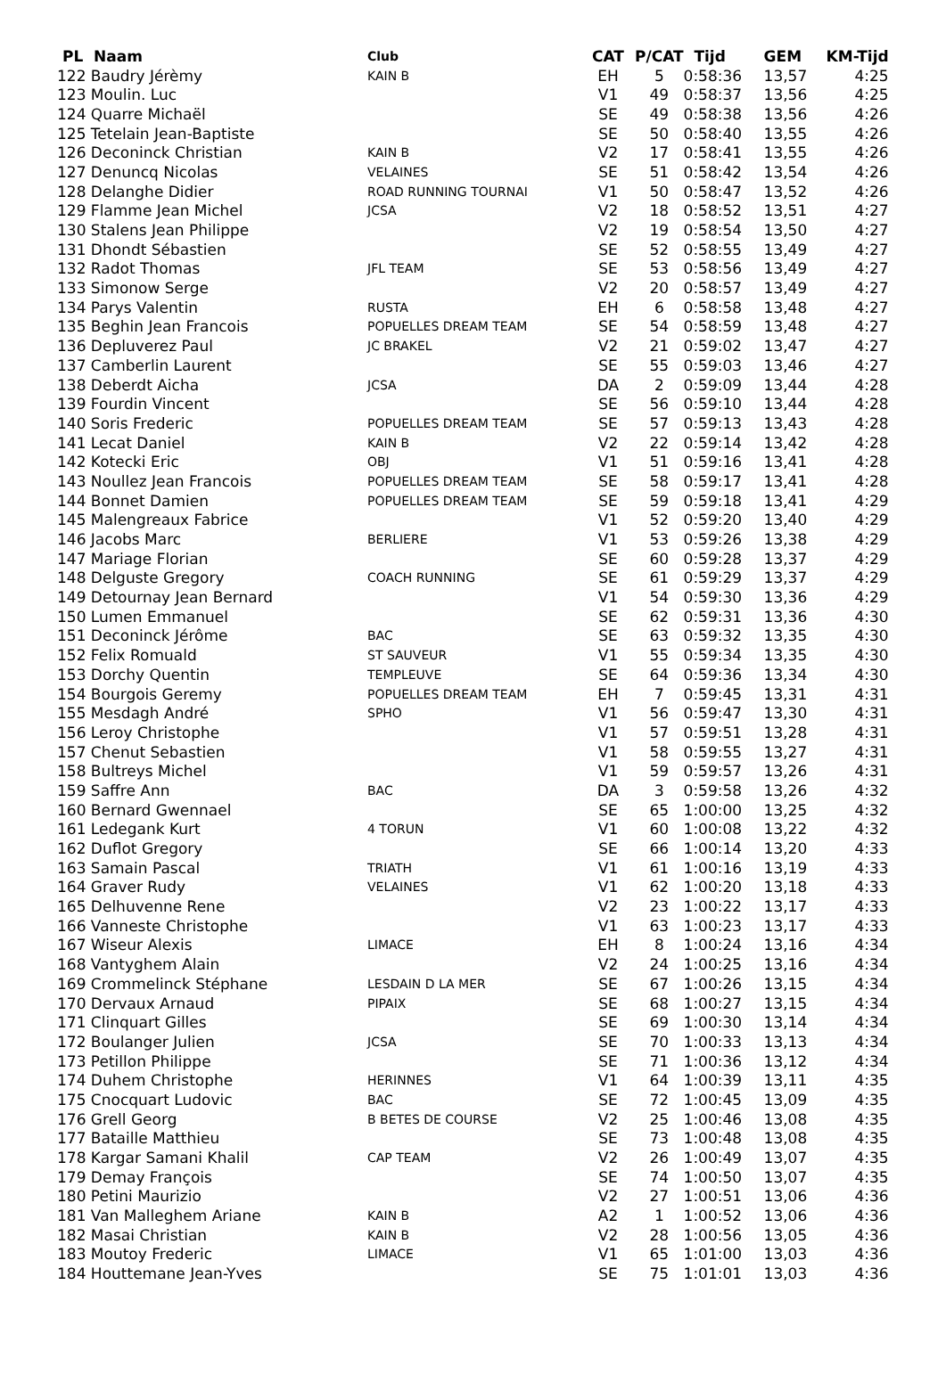| PL Naam | Club | CAT | P/CAT | Tijd | GEM | KM-Tijd |
| --- | --- | --- | --- | --- | --- | --- |
| 122 Baudry Jérèmy | KAIN B | EH | 5 | 0:58:36 | 13,57 | 4:25 |
| 123 Moulin. Luc | | V1 | 49 | 0:58:37 | 13,56 | 4:25 |
| 124 Quarre Michaël | | SE | 49 | 0:58:38 | 13,56 | 4:26 |
| 125 Tetelain Jean-Baptiste | | SE | 50 | 0:58:40 | 13,55 | 4:26 |
| 126 Deconinck Christian | KAIN B | V2 | 17 | 0:58:41 | 13,55 | 4:26 |
| 127 Denuncq Nicolas | VELAINES | SE | 51 | 0:58:42 | 13,54 | 4:26 |
| 128 Delanghe Didier | ROAD RUNNING TOURNAI | V1 | 50 | 0:58:47 | 13,52 | 4:26 |
| 129 Flamme Jean Michel | JCSA | V2 | 18 | 0:58:52 | 13,51 | 4:27 |
| 130 Stalens Jean Philippe | | V2 | 19 | 0:58:54 | 13,50 | 4:27 |
| 131 Dhondt Sébastien | | SE | 52 | 0:58:55 | 13,49 | 4:27 |
| 132 Radot Thomas | JFL TEAM | SE | 53 | 0:58:56 | 13,49 | 4:27 |
| 133 Simonow Serge | | V2 | 20 | 0:58:57 | 13,49 | 4:27 |
| 134 Parys Valentin | RUSTA | EH | 6 | 0:58:58 | 13,48 | 4:27 |
| 135 Beghin Jean Francois | POPUELLES DREAM TEAM | SE | 54 | 0:58:59 | 13,48 | 4:27 |
| 136 Depluverez Paul | JC BRAKEL | V2 | 21 | 0:59:02 | 13,47 | 4:27 |
| 137 Camberlin Laurent | | SE | 55 | 0:59:03 | 13,46 | 4:27 |
| 138 Deberdt Aicha | JCSA | DA | 2 | 0:59:09 | 13,44 | 4:28 |
| 139 Fourdin Vincent | | SE | 56 | 0:59:10 | 13,44 | 4:28 |
| 140 Soris Frederic | POPUELLES DREAM TEAM | SE | 57 | 0:59:13 | 13,43 | 4:28 |
| 141 Lecat Daniel | KAIN B | V2 | 22 | 0:59:14 | 13,42 | 4:28 |
| 142 Kotecki Eric | OBJ | V1 | 51 | 0:59:16 | 13,41 | 4:28 |
| 143 Noullez Jean Francois | POPUELLES DREAM TEAM | SE | 58 | 0:59:17 | 13,41 | 4:28 |
| 144 Bonnet Damien | POPUELLES DREAM TEAM | SE | 59 | 0:59:18 | 13,41 | 4:29 |
| 145 Malengreaux Fabrice | | V1 | 52 | 0:59:20 | 13,40 | 4:29 |
| 146 Jacobs Marc | BERLIERE | V1 | 53 | 0:59:26 | 13,38 | 4:29 |
| 147 Mariage Florian | | SE | 60 | 0:59:28 | 13,37 | 4:29 |
| 148 Delguste Gregory | COACH RUNNING | SE | 61 | 0:59:29 | 13,37 | 4:29 |
| 149 Detournay Jean Bernard | | V1 | 54 | 0:59:30 | 13,36 | 4:29 |
| 150 Lumen Emmanuel | | SE | 62 | 0:59:31 | 13,36 | 4:30 |
| 151 Deconinck Jérôme | BAC | SE | 63 | 0:59:32 | 13,35 | 4:30 |
| 152 Felix Romuald | ST SAUVEUR | V1 | 55 | 0:59:34 | 13,35 | 4:30 |
| 153 Dorchy Quentin | TEMPLEUVE | SE | 64 | 0:59:36 | 13,34 | 4:30 |
| 154 Bourgois Geremy | POPUELLES DREAM TEAM | EH | 7 | 0:59:45 | 13,31 | 4:31 |
| 155 Mesdagh André | SPHO | V1 | 56 | 0:59:47 | 13,30 | 4:31 |
| 156 Leroy Christophe | | V1 | 57 | 0:59:51 | 13,28 | 4:31 |
| 157 Chenut Sebastien | | V1 | 58 | 0:59:55 | 13,27 | 4:31 |
| 158 Bultreys Michel | | V1 | 59 | 0:59:57 | 13,26 | 4:31 |
| 159 Saffre Ann | BAC | DA | 3 | 0:59:58 | 13,26 | 4:32 |
| 160 Bernard Gwennael | | SE | 65 | 1:00:00 | 13,25 | 4:32 |
| 161 Ledegank Kurt | 4 TORUN | V1 | 60 | 1:00:08 | 13,22 | 4:32 |
| 162 Duflot Gregory | | SE | 66 | 1:00:14 | 13,20 | 4:33 |
| 163 Samain Pascal | TRIATH | V1 | 61 | 1:00:16 | 13,19 | 4:33 |
| 164 Graver Rudy | VELAINES | V1 | 62 | 1:00:20 | 13,18 | 4:33 |
| 165 Delhuvenne Rene | | V2 | 23 | 1:00:22 | 13,17 | 4:33 |
| 166 Vanneste Christophe | | V1 | 63 | 1:00:23 | 13,17 | 4:33 |
| 167 Wiseur Alexis | LIMACE | EH | 8 | 1:00:24 | 13,16 | 4:34 |
| 168 Vantyghem Alain | | V2 | 24 | 1:00:25 | 13,16 | 4:34 |
| 169 Crommelinck Stéphane | LESDAIN D LA MER | SE | 67 | 1:00:26 | 13,15 | 4:34 |
| 170 Dervaux Arnaud | PIPAIX | SE | 68 | 1:00:27 | 13,15 | 4:34 |
| 171 Clinquart Gilles | | SE | 69 | 1:00:30 | 13,14 | 4:34 |
| 172 Boulanger Julien | JCSA | SE | 70 | 1:00:33 | 13,13 | 4:34 |
| 173 Petillon Philippe | | SE | 71 | 1:00:36 | 13,12 | 4:34 |
| 174 Duhem Christophe | HERINNES | V1 | 64 | 1:00:39 | 13,11 | 4:35 |
| 175 Cnocquart Ludovic | BAC | SE | 72 | 1:00:45 | 13,09 | 4:35 |
| 176 Grell Georg | B BETES DE COURSE | V2 | 25 | 1:00:46 | 13,08 | 4:35 |
| 177 Bataille Matthieu | | SE | 73 | 1:00:48 | 13,08 | 4:35 |
| 178 Kargar Samani Khalil | CAP TEAM | V2 | 26 | 1:00:49 | 13,07 | 4:35 |
| 179 Demay François | | SE | 74 | 1:00:50 | 13,07 | 4:35 |
| 180 Petini Maurizio | | V2 | 27 | 1:00:51 | 13,06 | 4:36 |
| 181 Van Malleghem Ariane | KAIN B | A2 | 1 | 1:00:52 | 13,06 | 4:36 |
| 182 Masai Christian | KAIN B | V2 | 28 | 1:00:56 | 13,05 | 4:36 |
| 183 Moutoy Frederic | LIMACE | V1 | 65 | 1:01:00 | 13,03 | 4:36 |
| 184 Houttemane Jean-Yves | | SE | 75 | 1:01:01 | 13,03 | 4:36 |